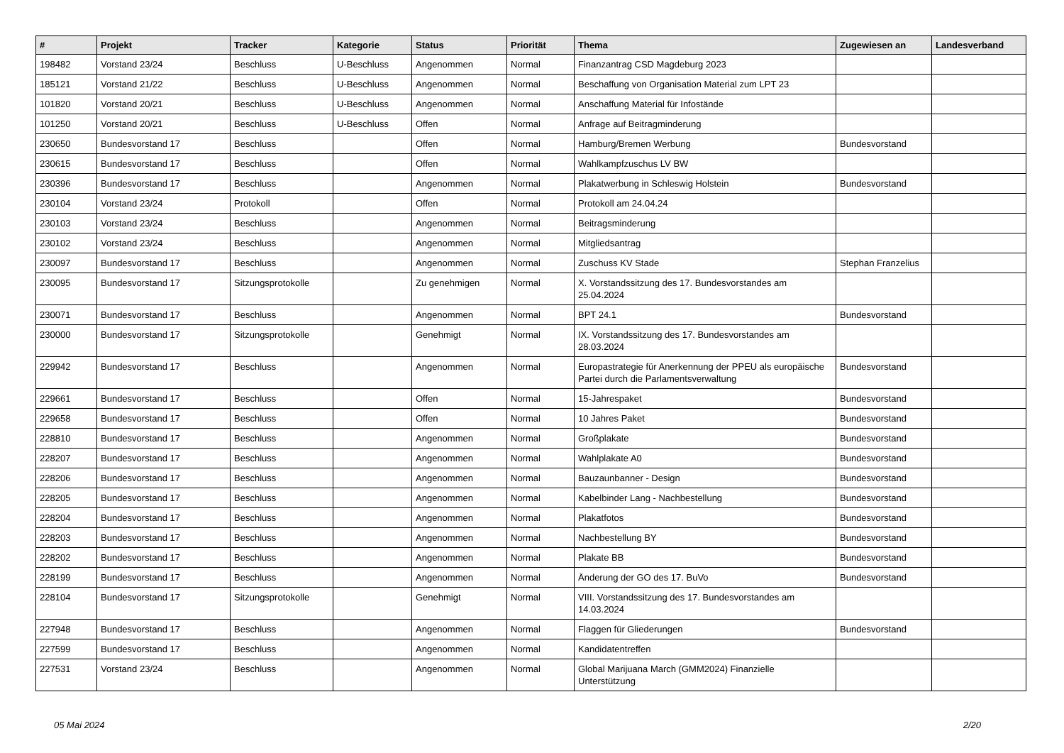| # | Projekt | Tracker | Kategorie | Status | Priorität | Thema | Zugewiesen an | Landesverband |
| --- | --- | --- | --- | --- | --- | --- | --- | --- |
| 198482 | Vorstand 23/24 | Beschluss | U-Beschluss | Angenommen | Normal | Finanzantrag CSD Magdeburg 2023 | | |
| 185121 | Vorstand 21/22 | Beschluss | U-Beschluss | Angenommen | Normal | Beschaffung von Organisation Material zum LPT 23 | | |
| 101820 | Vorstand 20/21 | Beschluss | U-Beschluss | Angenommen | Normal | Anschaffung Material für Infostände | | |
| 101250 | Vorstand 20/21 | Beschluss | U-Beschluss | Offen | Normal | Anfrage auf Beitragminderung | | |
| 230650 | Bundesvorstand 17 | Beschluss | | Offen | Normal | Hamburg/Bremen Werbung | Bundesvorstand | |
| 230615 | Bundesvorstand 17 | Beschluss | | Offen | Normal | Wahlkampfzuschus LV BW | | |
| 230396 | Bundesvorstand 17 | Beschluss | | Angenommen | Normal | Plakatwerbung in Schleswig Holstein | Bundesvorstand | |
| 230104 | Vorstand 23/24 | Protokoll | | Offen | Normal | Protokoll am 24.04.24 | | |
| 230103 | Vorstand 23/24 | Beschluss | | Angenommen | Normal | Beitragsminderung | | |
| 230102 | Vorstand 23/24 | Beschluss | | Angenommen | Normal | Mitgliedsantrag | | |
| 230097 | Bundesvorstand 17 | Beschluss | | Angenommen | Normal | Zuschuss KV Stade | Stephan Franzelius | |
| 230095 | Bundesvorstand 17 | Sitzungsprotokolle | | Zu genehmigen | Normal | X. Vorstandssitzung des 17. Bundesvorstandes am 25.04.2024 | | |
| 230071 | Bundesvorstand 17 | Beschluss | | Angenommen | Normal | BPT 24.1 | Bundesvorstand | |
| 230000 | Bundesvorstand 17 | Sitzungsprotokolle | | Genehmigt | Normal | IX. Vorstandssitzung des 17. Bundesvorstandes am 28.03.2024 | | |
| 229942 | Bundesvorstand 17 | Beschluss | | Angenommen | Normal | Europastrategie für Anerkennung der PPEU als europäische Partei durch die Parlamentsverwaltung | Bundesvorstand | |
| 229661 | Bundesvorstand 17 | Beschluss | | Offen | Normal | 15-Jahrespaket | Bundesvorstand | |
| 229658 | Bundesvorstand 17 | Beschluss | | Offen | Normal | 10 Jahres Paket | Bundesvorstand | |
| 228810 | Bundesvorstand 17 | Beschluss | | Angenommen | Normal | Großplakate | Bundesvorstand | |
| 228207 | Bundesvorstand 17 | Beschluss | | Angenommen | Normal | Wahlplakate A0 | Bundesvorstand | |
| 228206 | Bundesvorstand 17 | Beschluss | | Angenommen | Normal | Bauzaunbanner - Design | Bundesvorstand | |
| 228205 | Bundesvorstand 17 | Beschluss | | Angenommen | Normal | Kabelbinder Lang - Nachbestellung | Bundesvorstand | |
| 228204 | Bundesvorstand 17 | Beschluss | | Angenommen | Normal | Plakatfotos | Bundesvorstand | |
| 228203 | Bundesvorstand 17 | Beschluss | | Angenommen | Normal | Nachbestellung BY | Bundesvorstand | |
| 228202 | Bundesvorstand 17 | Beschluss | | Angenommen | Normal | Plakate BB | Bundesvorstand | |
| 228199 | Bundesvorstand 17 | Beschluss | | Angenommen | Normal | Änderung der GO des 17. BuVo | Bundesvorstand | |
| 228104 | Bundesvorstand 17 | Sitzungsprotokolle | | Genehmigt | Normal | VIII. Vorstandssitzung des 17. Bundesvorstandes am 14.03.2024 | | |
| 227948 | Bundesvorstand 17 | Beschluss | | Angenommen | Normal | Flaggen für Gliederungen | Bundesvorstand | |
| 227599 | Bundesvorstand 17 | Beschluss | | Angenommen | Normal | Kandidatentreffen | | |
| 227531 | Vorstand 23/24 | Beschluss | | Angenommen | Normal | Global Marijuana March (GMM2024) Finanzielle Unterstützung | | |
05 Mai 2024 2/20